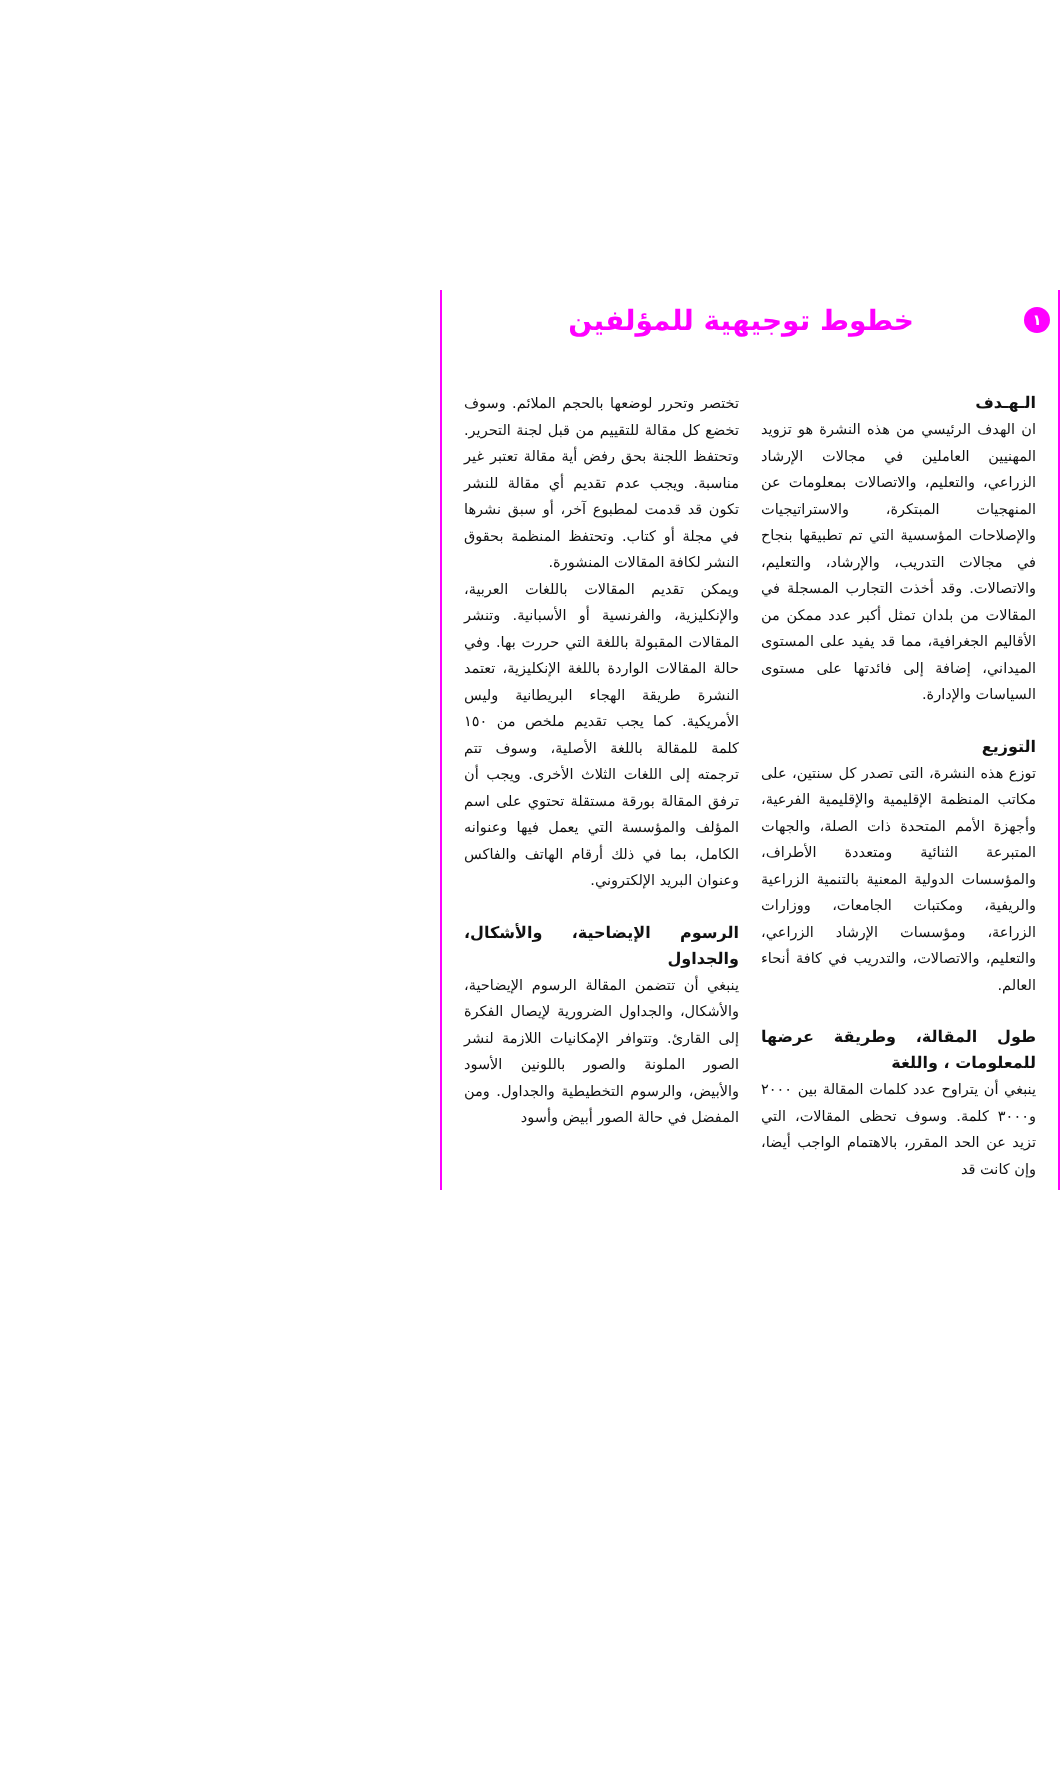١
خطوط توجيهية للمؤلفين
الـهـدف
ان الهدف الرئيسي من هذه النشرة هو تزويد المهنيين العاملين في مجالات الإرشاد الزراعي، والتعليم، والاتصالات بمعلومات عن المنهجيات المبتكرة، والاستراتيجيات والإصلاحات المؤسسية التي تم تطبيقها بنجاح في مجالات التدريب، والإرشاد، والتعليم، والاتصالات. وقد أخذت التجارب المسجلة في المقالات من بلدان تمثل أكبر عدد ممكن من الأقاليم الجغرافية، مما قد يفيد على المستوى الميداني، إضافة إلى فائدتها على مستوى السياسات والإدارة.
التوزيع
توزع هذه النشرة، التى تصدر كل سنتين، على مكاتب المنظمة الإقليمية والإقليمية الفرعية، وأجهزة الأمم المتحدة ذات الصلة، والجهات المتبرعة الثنائية ومتعددة الأطراف، والمؤسسات الدولية المعنية بالتنمية الزراعية والريفية، ومكتبات الجامعات، ووزارات الزراعة، ومؤسسات الإرشاد الزراعي، والتعليم، والاتصالات، والتدريب في كافة أنحاء العالم.
طول المقالة، وطريقة عرضها للمعلومات ، واللغة
ينبغي أن يتراوح عدد كلمات المقالة بين ٢٠٠٠ و٣٠٠٠ كلمة. وسوف تحظى المقالات، التي تزيد عن الحد المقرر، بالاهتمام الواجب أيضا، وإن كانت قد
تختصر وتحرر لوضعها بالحجم الملائم. وسوف تخضع كل مقالة للتقييم من قبل لجنة التحرير. وتحتفظ اللجنة بحق رفض أية مقالة تعتبر غير مناسبة. ويجب عدم تقديم أي مقالة للنشر تكون قد قدمت لمطبوع آخر، أو سبق نشرها في مجلة أو كتاب. وتحتفظ المنظمة بحقوق النشر لكافة المقالات المنشورة.
ويمكن تقديم المقالات باللغات العربية، والإنكليزية، والفرنسية أو الأسبانية. وتنشر المقالات المقبولة باللغة التي حررت بها. وفي حالة المقالات الواردة باللغة الإنكليزية، تعتمد النشرة طريقة الهجاء البريطانية وليس الأمريكية. كما يجب تقديم ملخص من ١٥٠ كلمة للمقالة باللغة الأصلية، وسوف تتم ترجمته إلى اللغات الثلاث الأخرى. ويجب أن ترفق المقالة بورقة مستقلة تحتوي على اسم المؤلف والمؤسسة التي يعمل فيها وعنوانه الكامل، بما في ذلك أرقام الهاتف والفاكس وعنوان البريد الإلكتروني.
الرسوم الإيضاحية، والأشكال، والجداول
ينبغي أن تتضمن المقالة الرسوم الإيضاحية، والأشكال، والجداول الضرورية لإيصال الفكرة إلى القارئ. وتتوافر الإمكانيات اللازمة لنشر الصور الملونة والصور باللونين الأسود والأبيض، والرسوم التخطيطية والجداول. ومن المفضل في حالة الصور أبيض وأسود